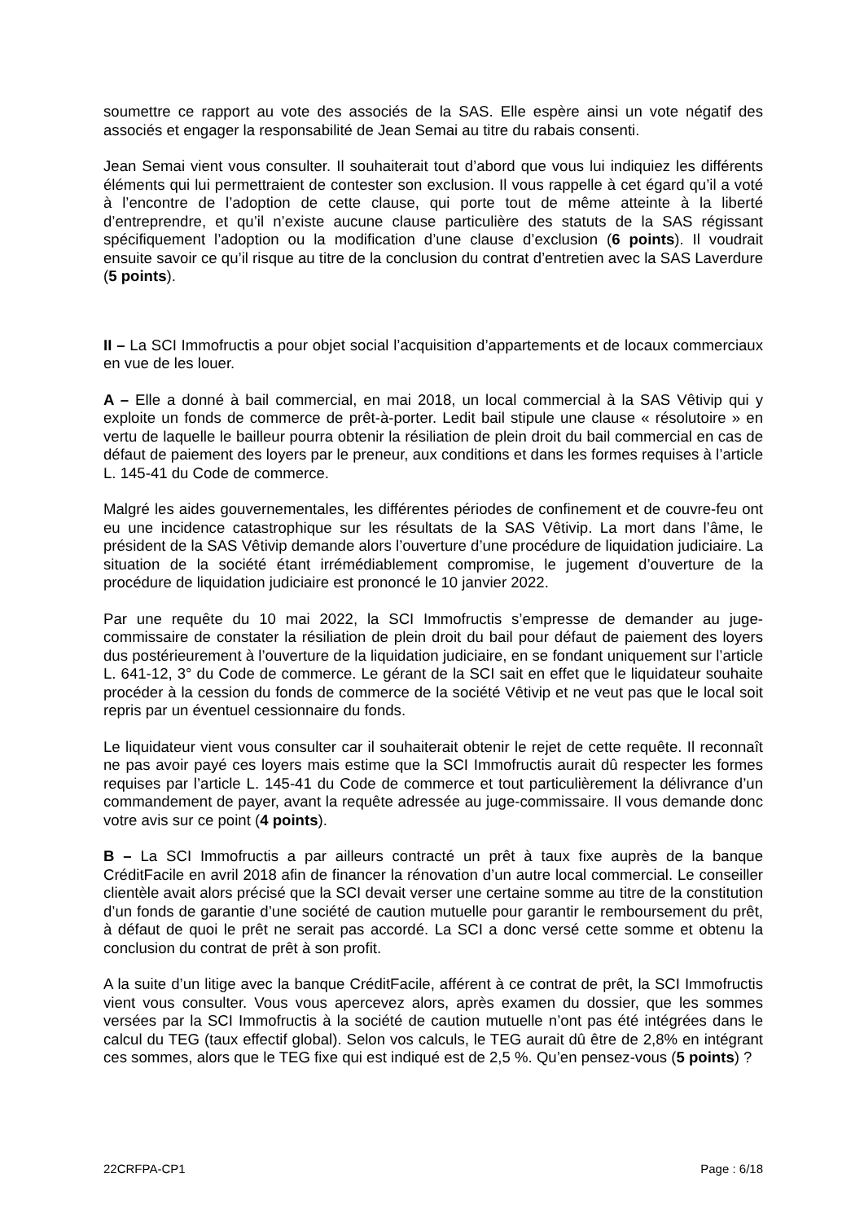soumettre ce rapport au vote des associés de la SAS. Elle espère ainsi un vote négatif des associés et engager la responsabilité de Jean Semai au titre du rabais consenti.
Jean Semai vient vous consulter. Il souhaiterait tout d’abord que vous lui indiquiez les différents éléments qui lui permettraient de contester son exclusion. Il vous rappelle à cet égard qu’il a voté à l’encontre de l’adoption de cette clause, qui porte tout de même atteinte à la liberté d’entreprendre, et qu’il n’existe aucune clause particulière des statuts de la SAS régissant spécifiquement l’adoption ou la modification d’une clause d’exclusion (6 points). Il voudrait ensuite savoir ce qu’il risque au titre de la conclusion du contrat d’entretien avec la SAS Laverdure (5 points).
II – La SCI Immofructis a pour objet social l’acquisition d’appartements et de locaux commerciaux en vue de les louer.
A – Elle a donné à bail commercial, en mai 2018, un local commercial à la SAS Vêtivip qui y exploite un fonds de commerce de prêt-à-porter. Ledit bail stipule une clause « résolutoire » en vertu de laquelle le bailleur pourra obtenir la résiliation de plein droit du bail commercial en cas de défaut de paiement des loyers par le preneur, aux conditions et dans les formes requises à l’article L. 145-41 du Code de commerce.
Malgré les aides gouvernementales, les différentes périodes de confinement et de couvre-feu ont eu une incidence catastrophique sur les résultats de la SAS Vêtivip. La mort dans l’âme, le président de la SAS Vêtivip demande alors l’ouverture d’une procédure de liquidation judiciaire. La situation de la société étant irrémédiablement compromise, le jugement d’ouverture de la procédure de liquidation judiciaire est prononcé le 10 janvier 2022.
Par une requête du 10 mai 2022, la SCI Immofructis s’empresse de demander au juge-commissaire de constater la résiliation de plein droit du bail pour défaut de paiement des loyers dus postérieurement à l’ouverture de la liquidation judiciaire, en se fondant uniquement sur l’article L. 641-12, 3° du Code de commerce. Le gérant de la SCI sait en effet que le liquidateur souhaite procéder à la cession du fonds de commerce de la société Vêtivip et ne veut pas que le local soit repris par un éventuel cessionnaire du fonds.
Le liquidateur vient vous consulter car il souhaiterait obtenir le rejet de cette requête. Il reconnaît ne pas avoir payé ces loyers mais estime que la SCI Immofructis aurait dû respecter les formes requises par l’article L. 145-41 du Code de commerce et tout particulièrement la délivrance d’un commandement de payer, avant la requête adressée au juge-commissaire. Il vous demande donc votre avis sur ce point (4 points).
B – La SCI Immofructis a par ailleurs contracté un prêt à taux fixe auprès de la banque CréditFacile en avril 2018 afin de financer la rénovation d’un autre local commercial. Le conseiller clientèle avait alors précisé que la SCI devait verser une certaine somme au titre de la constitution d’un fonds de garantie d’une société de caution mutuelle pour garantir le remboursement du prêt, à défaut de quoi le prêt ne serait pas accordé. La SCI a donc versé cette somme et obtenu la conclusion du contrat de prêt à son profit.
A la suite d’un litige avec la banque CréditFacile, afférent à ce contrat de prêt, la SCI Immofructis vient vous consulter. Vous vous apercevez alors, après examen du dossier, que les sommes versées par la SCI Immofructis à la société de caution mutuelle n’ont pas été intégrées dans le calcul du TEG (taux effectif global). Selon vos calculs, le TEG aurait dû être de 2,8% en intégrant ces sommes, alors que le TEG fixe qui est indiqué est de 2,5 %. Qu’en pensez-vous (5 points) ?
22CRFPA-CP1 Page : 6/18